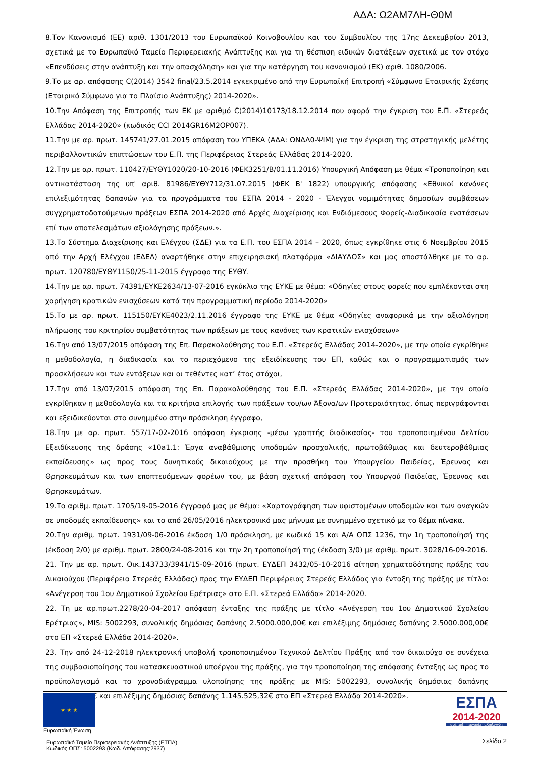ΑΔΑ: Ω2ΑΜ7ΛΗ-Θ0Μ
8.Τον Κανονισμό (ΕΕ) αριθ. 1301/2013 του Ευρωπαϊκού Κοινοβουλίου και του Συμβουλίου της 17ης Δεκεμβρίου 2013, σχετικά με το Ευρωπαϊκό Ταμείο Περιφερειακής Ανάπτυξης και για τη θέσπιση ειδικών διατάξεων σχετικά με τον στόχο «Επενδύσεις στην ανάπτυξη και την απασχόληση» και για την κατάργηση του κανονισμού (ΕΚ) αριθ. 1080/2006.
9.Το με αρ. απόφασης C(2014) 3542 final/23.5.2014 εγκεκριμένο από την Ευρωπαϊκή Επιτροπή «Σύμφωνο Εταιρικής Σχέσης (Εταιρικό Σύμφωνο για το Πλαίσιο Ανάπτυξης) 2014-2020».
10.Την Απόφαση της Επιτροπής των ΕΚ με αριθμό C(2014)10173/18.12.2014 που αφορά την έγκριση του Ε.Π. «Στερεάς Ελλάδας 2014-2020» (κωδικός CCI 2014GR16M2OP007).
11.Την με αρ. πρωτ. 145741/27.01.2015 απόφαση του ΥΠΕΚΑ (ΑΔΑ: ΩΝΔΛ0-ΨΙΜ) για την έγκριση της στρατηγικής μελέτης περιβαλλοντικών επιπτώσεων του Ε.Π. της Περιφέρειας Στερεάς Ελλάδας 2014-2020.
12.Την με αρ. πρωτ. 110427/ΕΥΘΥ1020/20-10-2016 (ΦΕΚ3251/Β/01.11.2016) Υπουργική Απόφαση με θέμα «Τροποποίηση και αντικατάσταση της υπ' αριθ. 81986/ΕΥΘΥ712/31.07.2015 (ΦΕΚ Β' 1822) υπουργικής απόφασης «Εθνικοί κανόνες επιλεξιμότητας δαπανών για τα προγράμματα του ΕΣΠΑ 2014 - 2020 - Έλεγχοι νομιμότητας δημοσίων συμβάσεων συγχρηματοδοτούμενων πράξεων ΕΣΠΑ 2014-2020 από Αρχές Διαχείρισης και Ενδιάμεσους Φορείς-Διαδικασία ενστάσεων επί των αποτελεσμάτων αξιολόγησης πράξεων.».
13.Το Σύστημα Διαχείρισης και Ελέγχου (ΣΔΕ) για τα Ε.Π. του ΕΣΠΑ 2014 – 2020, όπως εγκρίθηκε στις 6 Νοεμβρίου 2015 από την Αρχή Ελέγχου (ΕΔΕΛ) αναρτήθηκε στην επιχειρησιακή πλατφόρμα «ΔΙΑΥΛΟΣ» και μας αποστάλθηκε με το αρ. πρωτ. 120780/ΕΥΘΥ1150/25-11-2015 έγγραφο της ΕΥΘΥ.
14.Την με αρ. πρωτ. 74391/ΕΥΚΕ2634/13-07-2016 εγκύκλιο της ΕΥΚΕ με θέμα: «Οδηγίες στους φορείς που εμπλέκονται στη χορήγηση κρατικών ενισχύσεων κατά την προγραμματική περίοδο 2014-2020»
15.Το με αρ. πρωτ. 115150/ΕΥΚΕ4023/2.11.2016 έγγραφο της ΕΥΚΕ με θέμα «Οδηγίες αναφορικά με την αξιολόγηση πλήρωσης του κριτηρίου συμβατότητας των πράξεων με τους κανόνες των κρατικών ενισχύσεων»
16.Την από 13/07/2015 απόφαση της Επ. Παρακολούθησης του Ε.Π. «Στερεάς Ελλάδας 2014-2020», με την οποία εγκρίθηκε η μεθοδολογία, η διαδικασία και το περιεχόμενο της εξειδίκευσης του ΕΠ, καθώς και ο προγραμματισμός των προσκλήσεων και των εντάξεων και οι τεθέντες κατ’ έτος στόχοι,
17.Την από 13/07/2015 απόφαση της Επ. Παρακολούθησης του Ε.Π. «Στερεάς Ελλάδας 2014-2020», με την οποία εγκρίθηκαν η μεθοδολογία και τα κριτήρια επιλογής των πράξεων του/ων Άξονα/ων Προτεραιότητας, όπως περιγράφονται και εξειδικεύονται στο συνημμένο στην πρόσκληση έγγραφο,
18.Την με αρ. πρωτ. 557/17-02-2016 απόφαση έγκρισης -μέσω γραπτής διαδικασίας- του τροποποιημένου Δελτίου Εξειδίκευσης της δράσης «10a1.1: Έργα αναβάθμισης υποδομών προσχολικής, πρωτοβάθμιας και δευτεροβάθμιας εκπαίδευσης» ως προς τους δυνητικούς δικαιούχους με την προσθήκη του Υπουργείου Παιδείας, Έρευνας και Θρησκευμάτων και των εποπτευόμενων φορέων του, με βάση σχετική απόφαση του Υπουργού Παιδείας, Έρευνας και Θρησκευμάτων.
19.Το αριθμ. πρωτ. 1705/19-05-2016 έγγραφό μας με θέμα: «Χαρτογράφηση των υφισταμένων υποδομών και των αναγκών σε υποδομές εκπαίδευσης» και το από 26/05/2016 ηλεκτρονικό μας μήνυμα με συνημμένο σχετικό με το θέμα πίνακα.
20.Την αριθμ. πρωτ. 1931/09-06-2016 έκδοση 1/0 πρόσκληση, με κωδικό 15 και Α/Α ΟΠΣ 1236, την 1η τροποποίησή της (έκδοση 2/0) με αριθμ. πρωτ. 2800/24-08-2016 και την 2η τροποποίησή της (έκδοση 3/0) με αριθμ. πρωτ. 3028/16-09-2016.
21. Την με αρ. πρωτ. Οικ.143733/3941/15-09-2016 (πρωτ. ΕΥΔΕΠ 3432/05-10-2016 αίτηση χρηματοδότησης πράξης του Δικαιούχου (Περιφέρεια Στερεάς Ελλάδας) προς την ΕΥΔΕΠ Περιφέρειας Στερεάς Ελλάδας για ένταξη της πράξης με τίτλο: «Ανέγερση του 1ου Δημοτικού Σχολείου Ερέτριας» στο Ε.Π. «Στερεά Ελλάδα» 2014-2020.
22. Τη με αρ.πρωτ.2278/20-04-2017 απόφαση ένταξης της πράξης με τίτλο «Ανέγερση του 1ου Δημοτικού Σχολείου Ερέτριας», MIS: 5002293, συνολικής δημόσιας δαπάνης 2.5000.000,00€ και επιλέξιμης δημόσιας δαπάνης 2.5000.000,00€ στο ΕΠ «Στερεά Ελλάδα 2014-2020».
23. Την από 24-12-2018 ηλεκτρονική υποβολή τροποποιημένου Τεχνικού Δελτίου Πράξης από τον δικαιούχο σε συνέχεια της συμβασιοποίησης του κατασκευαστικού υποέργου της πράξης, για την τροποποίηση της απόφασης ένταξης ως προς το προϋπολογισμό και το χρονοδιάγραμμα υλοποίησης της πράξης με MIS: 5002293, συνολικής δημόσιας δαπάνης 1.145.525,32€ και επιλέξιμης δημόσιας δαπάνης 1.145.525,32€ στο ΕΠ «Στερεά Ελλάδα 2014-2020».
★ ★ ★
Ευρωπαϊκή Ένωση
Ευρωπαϊκό Ταμείο Περιφερειακής Ανάπτυξης (ΕΤΠΑ)
Κωδικός ΟΠΣ: 5002293 (Κωδ. Απόφασης:2937)
ΕΣΠΑ
2014-2020
ανάπτυξη - εργασία - αλληλεγγύη
Σελίδα 2